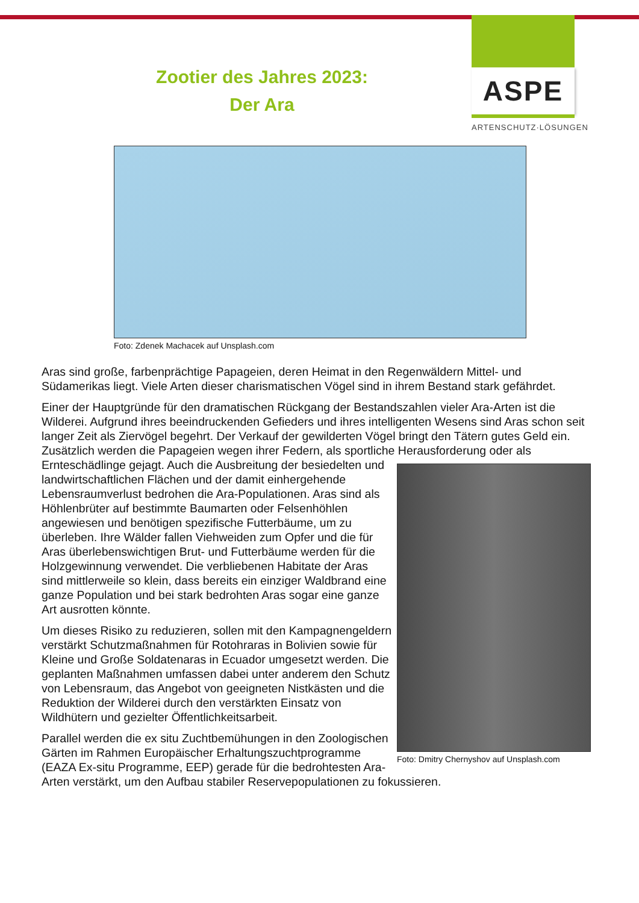ASPE
ARTENSCHUTZ·LÖSUNGEN
Zootier des Jahres 2023:
Der Ara
Foto: Zdenek Machacek auf Unsplash.com
Aras sind große, farbenprächtige Papageien, deren Heimat in den Regenwäldern Mittel- und Südamerikas liegt. Viele Arten dieser charismatischen Vögel sind in ihrem Bestand stark gefährdet.
Einer der Hauptgründe für den dramatischen Rückgang der Bestandszahlen vieler Ara-Arten ist die Wilderei. Aufgrund ihres beeindruckenden Gefieders und ihres intelligenten Wesens sind Aras schon seit langer Zeit als Ziervögel begehrt. Der Verkauf der gewilderten Vögel bringt den Tätern gutes Geld ein. Zusätzlich werden die Papageien wegen ihrer Federn, als sportliche Her Foto: Dmitry Chernyshov auf Unsplash.com ausforderung oder als Ernteschädlinge gejagt. Auch die Ausbreitung der besiedelten und landwirtschaftlichen Flächen und der damit einhergehende Lebensraumverlust bedrohen die Ara-Populationen. Aras sind als Höhlenbrüter auf bestimmte Baumarten oder Felsenhöhlen angewiesen und benötigen spezifische Futterbäume, um zu überleben. Ihre Wälder fallen Viehweiden zum Opfer und die für Aras überlebenswichtigen Brut- und Futterbäume werden für die Holzgewinnung verwendet. Die verbliebenen Habitate der Aras sind mittlerweile so klein, dass bereits ein einziger Waldbrand eine ganze Population und bei stark bedrohten Aras sogar eine ganze Art ausrotten könnte.
Um dieses Risiko zu reduzieren, sollen mit den Kampagnengeldern verstärkt Schutzmaßnahmen für Rotohraras in Bolivien sowie für Kleine und Große Soldatenaras in Ecuador umgesetzt werden. Die geplanten Maßnahmen umfassen dabei unter anderem den Schutz von Lebensraum, das Angebot von geeigneten Nistkästen und die Reduktion der Wilderei durch den verstärkten Einsatz von Wildhütern und gezielter Öffentlichkeitsarbeit.
Parallel werden die ex situ Zuchtbemühungen in den Zoologischen Gärten im Rahmen Europäischer Erhaltungszuchtprogramme (EAZA Ex-situ Programme, EEP) gerade für die bedrohtesten Ara-Arten verstärkt, um den Aufbau stabiler Reservepopulationen zu fokussieren.